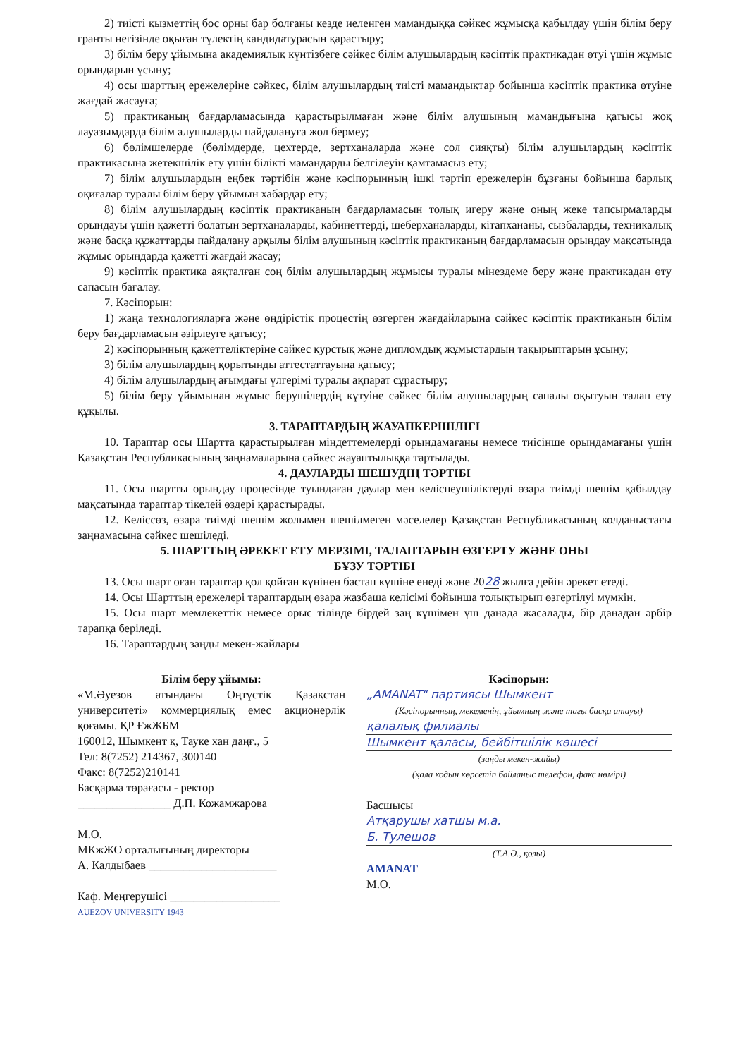2) тиісті қызметтің бос орны бар болғаны кезде иеленген мамандыққа сәйкес жұмысқа қабылдау үшін білім беру гранты негізінде оқыған түлектің кандидатурасын қарастыру;
3) білім беру ұйымына академиялық күнтізбеге сәйкес білім алушылардың кәсіптік практикадан өтуі үшін жұмыс орындарын ұсыну;
4) осы шарттың ережелеріне сәйкес, білім алушылардың тиісті мамандықтар бойынша кәсіптік практика өтуіне жағдай жасауға;
5) практиканың бағдарламасында қарастырылмаған және білім алушының мамандығына қатысы жоқ лауазымдарда білім алушыларды пайдалануға жол бермеу;
6) бөлімшелерде (бөлімдерде, цехтерде, зертханаларда және сол сияқты) білім алушылардың кәсіптік практикасына жетекшілік ету үшін білікті мамандарды белгілеуін қамтамасыз ету;
7) білім алушылардың еңбек тәртібін және кәсіпорынның ішкі тәртіп ережелерін бұзғаны бойынша барлық оқиғалар туралы білім беру ұйымын хабардар ету;
8) білім алушылардың кәсіптік практиканың бағдарламасын толық игеру және оның жеке тапсырмаларды орындауы үшін қажетті болатын зертханаларды, кабинеттерді, шеберханаларды, кітапхананы, сызбаларды, техникалық және басқа құжаттарды пайдалану арқылы білім алушының кәсіптік практиканың бағдарламасын орындау мақсатында жұмыс орындарда қажетті жағдай жасау;
9) кәсіптік практика аяқталған соң білім алушылардың жұмысы туралы мінездеме беру және практикадан өту сапасын бағалау.
7. Кәсіпорын:
1) жаңа технологияларға және өндірістік процестің өзгерген жағдайларына сәйкес кәсіптік практиканың білім беру бағдарламасын әзірлеуге қатысу;
2) кәсіпорынның қажеттеліктеріне сәйкес курстық және дипломдық жұмыстардың тақырыптарын ұсыну;
3) білім алушылардың қорытынды аттестаттауына қатысу;
4) білім алушылардың ағымдағы үлгерімі туралы ақпарат сұрастыру;
5) білім беру ұйымынан жұмыс берушілердің күтуіне сәйкес білім алушылардың сапалы оқытуын талап ету құқылы.
3. ТАРАПТАРДЫҢ ЖАУАПКЕРШІЛІГІ
10. Тараптар осы Шартта қарастырылған міндеттемелерді орындамағаны немесе тиісінше орындамағаны үшін Қазақстан Республикасының заңнамаларына сәйкес жауаптылыққа тартылады.
4. ДАУЛАРДЫ ШЕШУДІҢ ТӘРТІБІ
11. Осы шартты орындау процесінде туындаған даулар мен келіспеушіліктерді өзара тиімді шешім қабылдау мақсатында тараптар тікелей өздері қарастырады.
12. Келіссөз, өзара тиімді шешім жолымен шешілмеген мәселелер Қазақстан Республикасының колданыстағы заңнамасына сәйкес шешіледі.
5. ШАРТТЫҢ ӘРЕКЕТ ЕТУ МЕРЗІМІ, ТАЛАПТАРЫН ӨЗГЕРТУ ЖӘНЕ ОНЫ
БҰЗУ ТӘРТІБІ
13. Осы шарт оған тараптар қол қойған күнінен бастап күшіне енеді және 2028 жылға дейін әрекет етеді.
14. Осы Шарттың ережелері тараптардың өзара жазбаша келісімі бойынша толықтырып өзгертілуі мүмкін.
15. Осы шарт мемлекеттік немесе орыс тілінде бірдей заң күшімен үш данада жасалады, бір данадан әрбір тарапқа беріледі.
16. Тараптардың заңды мекен-жайлары
Білім беру ұйымы:
«М.Әуезов атындағы Оңтүстік Қазақстан университеті» коммерциялық емес акционерлік қоғамы. ҚР ҒжЖБМ
160012, Шымкент қ, Тауке хан даңғ., 5
Тел: 8(7252) 214367, 300140
Факс: 8(7252)210141
Басқарма төрағасы - ректор
________________ Д.П. Кожамжарова
М.О.
МКжЖО орталығының директоры
А. Калдыбаев ______________________
Каф. Меңгерушісі ___________________
AUEZOV UNIVERSITY 1943
Кәсіпорын:
„AMANAT" партиясы Шымкент
(Кәсіпорынның, мекеменің, ұйымның және тағы басқа атауы)
қалалық филиалы
Шымкент қаласы, бейбітшілік көшесі
(заңды мекен-жайы)
(қала кодын көрсетіп байланыс телефон, факс нөмірі)
Басшысы
Атқарушы хатшы м.а.
Б. Тулешов
(Т.А.Ә., қолы)
AMANAT
М.О.